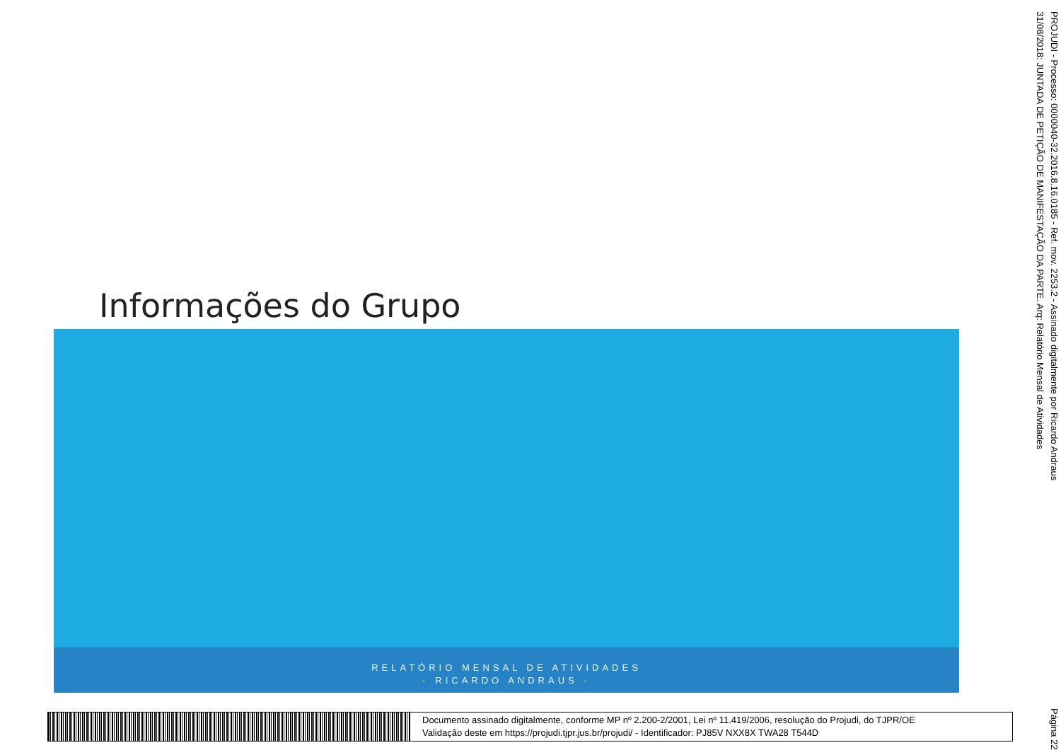Informações do Grupo
RELATÓRIO MENSAL DE ATIVIDADES
- RICARDO ANDRAUS -
Documento assinado digitalmente, conforme MP nº 2.200-2/2001, Lei nº 11.419/2006, resolução do Projudi, do TJPR/OE
Validação deste em https://projudi.tjpr.jus.br/projudi/ - Identificador: PJ85V NXX8X TWA28 T544D
PROJUDI - Processo: 0000040-32.2016.8.16.0185 - Ref. mov. 2253.2 - Assinado digitalmente por Ricardo Andraus
31/08/2018: JUNTADA DE PETIÇÃO DE MANIFESTAÇÃO DA PARTE. Arq: Relatório Mensal de Atividades
Página 22